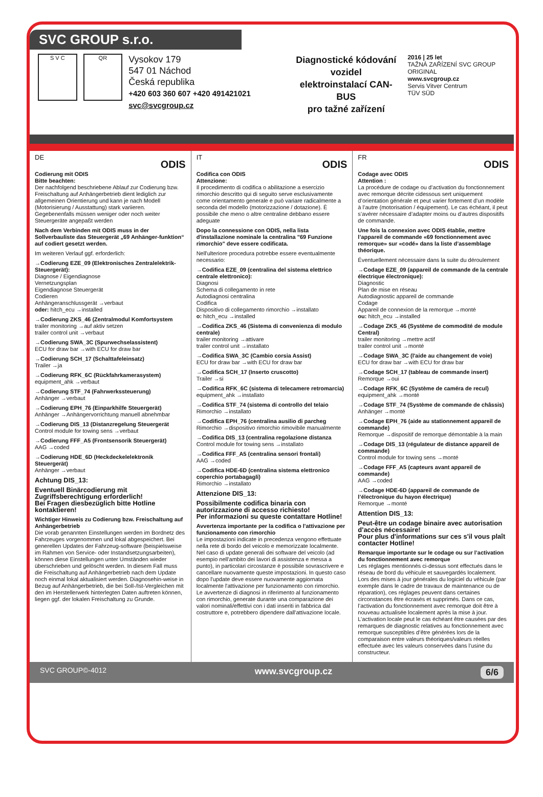SVC GROUP s.r.o.
S V C QR
Vysokov 179
547 01 Náchod
Česká republika
+420 603 360 607 +420 491421021 svc@svcgroup.cz
Diagnostické kódování vozidel
elektroinstalací CAN-BUS
pro tažné zařízení
2016 | 25 let
TAŽNÁ ZAŘÍZENÍ SVC GROUP ORIGINAL
www.svcgroup.cz
Servis Vitver Centrum
TÜV SÜD
DE
ODIS
Codierung mit ODIS
Bitte beachten:
Der nachfolgend beschriebene Ablauf zur Codierung bzw. Freischaltung auf Anhängerbetrieb dient lediglich zur allgemeinen Orientierung und kann je nach Modell (Motorisierung / Ausstattung) stark variieren.
Gegebenenfalls müssen weniger oder noch weiter Steuergeräte angepaßt werden
Nach dem Verbinden mit ODIS muss in der Sollverbauliste das Steuergerät „69 Anhänger-funktion“ auf codiert gesetzt werden.
Im weiteren Verlauf ggf. erforderlich:
→Codierung EZE_09 (Elektronisches Zentralelektrik-Steuergerät):
Diagnose / Eigendiagnose
Vernetzungsplan
Eigendiagnose Steuergerät
Codieren
Anhängeranschlussgerät →verbaut
oder: hitch_ecu →installed
→Codierung ZKS_46 (Zentralmodul Komfortsystem
trailer monitoring →auf aktiv setzen
trailer control unit →verbaut
→Codierung SWA_3C (Spurwechselassistent)
ECU for draw bar →with ECU for draw bar
→Codierung SCH_17 (Schalttafeleinsatz)
Trailer →ja
→Codierung RFK_6C (Rückfahrkamerasystem)
equipment_ahk →verbaut
→Codierung STF_74 (Fahrwerkssteuerung)
Anhänger →verbaut
→Codierung EPH_76 (Einparkhilfe Steuergerät)
Anhänger →Anhängervorrichtung manuell abnehmbar
→Codierung DIS_13 (Distanzregelung Steuergerät
Control module for towing sens →verbaut
→Codierung FFF_A5 (Frontsensorik Steuergerät)
AAG →coded
→Codierung HDE_6D (Heckdeckelelektronik Steuergerät)
Anhänger →verbaut
Achtung DIS_13:
Eventuell Binärcodierung mit Zugriffsberechtigung erforderlich!
Bei Fragen diesbezüglich bitte Hotline kontaktieren!
Wichtiger Hinweis zu Codierung bzw. Freischaltung auf Anhängerbetrieb
Die vorab genannten Einstellungen werden im Bordnetz des Fahrzeuges vorgenommen und lokal abgespeichert. Bei generellen Updates der Fahrzeug-software (beispielsweise im Rahmen von Service- oder Instandsetzungsarbeiten), können diese Einstellungen unter Umständen wieder überschrieben und gelöscht werden. In diesem Fall muss die Freischaltung auf Anhängerbetrieb nach dem Update noch einmal lokal aktualisiert werden. Diagnosehin-weise in Bezug auf Anhängerbetrieb, die bei Soll-/Ist-Vergleichen mit den im Herstellerwerk hinterlegten Daten auftreten können, liegen ggf. der lokalen Freischaltung zu Grunde.
IT
ODIS
Codifica con ODIS
Attenzione:
Il procedimento di codifica o abilitazione a esercizio rimorchio descritto qui di seguito serve esclusivamente come orientamento generale e può variare radicalmente a seconda del modello (motorizzazione / dotazione). È possibile che meno o altre centraline debbano essere adeguate
Dopo la connessione con ODIS, nella lista d'installazione nominale la centralina "69 Funzione rimorchio" deve essere codificata.
Nell'ulteriore procedura potrebbe essere eventualmente necessario:
→Codifica EZE_09 (centralina del sistema elettrico centrale elettronico):
Diagnosi
Schema di collegamento in rete
Autodiagnosi centralina
Codifica
Dispositivo di collegamento rimorchio →installato
o: hitch_ecu →installed
→Codifica ZKS_46 (Sistema di convenienza di modulo centrale)
trailer monitoring →attivare
trailer control unit →installato
→Codifica SWA_3C (Cambio corsia Assist)
ECU for draw bar →with ECU for draw bar
→Codifica SCH_17 (Inserto cruscotto)
Trailer →si
→Codifica RFK_6C (sistema di telecamere retromarcia)
equipment_ahk →installato
→Codifica STF_74 (sistema di controllo del telaio
Rimorchio →installato
→Codifica EPH_76 (centralina ausilio di parcheg
Rimorchio →dispositivo rimorchio rimovibile manualmente
→Codifica DIS_13 (centralina regolazione distanza
Control module for towing sens →installato
→Codifica FFF_A5 (centralina sensori frontali)
AAG →coded
→Codifica HDE-6D (centralina sistema elettronico coperchio portabagagli)
Rimorchio →installato
Attenzione DIS_13:
Possibilmente codifica binaria con autorizzazione di accesso richiesto!
Per informazioni su queste contattare Hotline!
Avvertenza importante per la codifica o l'attivazione per funzionamento con rimorchio
Le impostazioni indicate in precedenza vengono effettuate nella rete di bordo del veicolo e memorizzate localmente. Nel caso di update generali dei software del veicolo (ad esempio nell'ambito dei lavori di assistenza e messa a punto), in particolari circostanze è possibile sovrascrivere e cancellare nuovamente queste impostazioni. In questo caso dopo l'update deve essere nuovamente aggiornata localmente l'attivazione per funzionamento con rimorchio. Le avvertenze di diagnosi in riferimento al funzionamento con rimorchio, generate durante una comparazione dei valori nominali/effettivi con i dati inseriti in fabbrica dal costruttore e, potrebbero dipendere dall'attivazione locale.
FR
ODIS
Codage avec ODIS
Attention :
La procédure de codage ou d’activation du fonctionnement avec remorque décrite cidessous sert uniquement d’orientation générale et peut varier fortement d’un modèle à l’autre (motorisation / équipement). Le cas échéant, il peut s’avérer nécessaire d’adapter moins ou d’autres dispositifs de commande.
Une fois la connexion avec ODIS établie, mettre l’appareil de commande «69 fonctionnement avec remorque» sur «codé» dans la liste d’assemblage théorique.
Éventuellement nécessaire dans la suite du déroulement
→Codage EZE_09 (appareil de commande de la centrale électrique électronique):
Diagnostic
Plan de mise en réseau
Autodiagnostic appareil de commande
Codage
Appareil de connexion de la remorque →monté
ou: hitch_ecu →installed
→Codage ZKS_46 (Système de commodité de module Central)
trailer monitoring →mettre actif
trailer control unit →monté
→Codage SWA_3C (l'aide au changement de voie)
ECU for draw bar →with ECU for draw bar
→Codage SCH_17 (tableau de commande insert)
Remorque →oui
→Codage RFK_6C (Système de caméra de recul)
equipment_ahk →monté
→Codage STF_74 (Système de commande de châssis)
Anhänger →monté
→Codage EPH_76 (aide au stationnement appareil de commande)
Remorque →dispositif de remorque démontable à la main
→Codage DIS_13 (régulateur de distance appareil de commande)
Control module for towing sens →monté
→Codage FFF_A5 (capteurs avant appareil de commande)
AAG →coded
→Codage HDE-6D (appareil de commande de l’électronique du hayon électrique)
Remorque →monté
Attention DIS_13:
Peut-être un codage binaire avec autorisation d'accès nécessaire!
Pour plus d'informations sur ces s'il vous plaît contacter Hotline!
Remarque importante sur le codage ou sur l’activation du fonctionnement avec remorque
Les réglages mentionnés ci-dessus sont effectués dans le réseau de bord du véhicule et sauvegardés localement. Lors des mises à jour générales du logiciel du véhicule (par exemple dans le cadre de travaux de maintenance ou de réparation), ces réglages peuvent dans certaines circonstances être écrasés et supprimés. Dans ce cas, l’activation du fonctionnement avec remorque doit être à nouveau actualisée localement après la mise à jour. L’activation locale peut le cas échéant être causées par des remarques de diagnostic relatives au fonctionnement avec remorque susceptibles d’être générées lors de la comparaison entre valeurs théoriques/valeurs réelles effectuée avec les valeurs conservées dans l’usine du constructeur.
SVC GROUP©-4012 www.svcgroup.cz 6/6